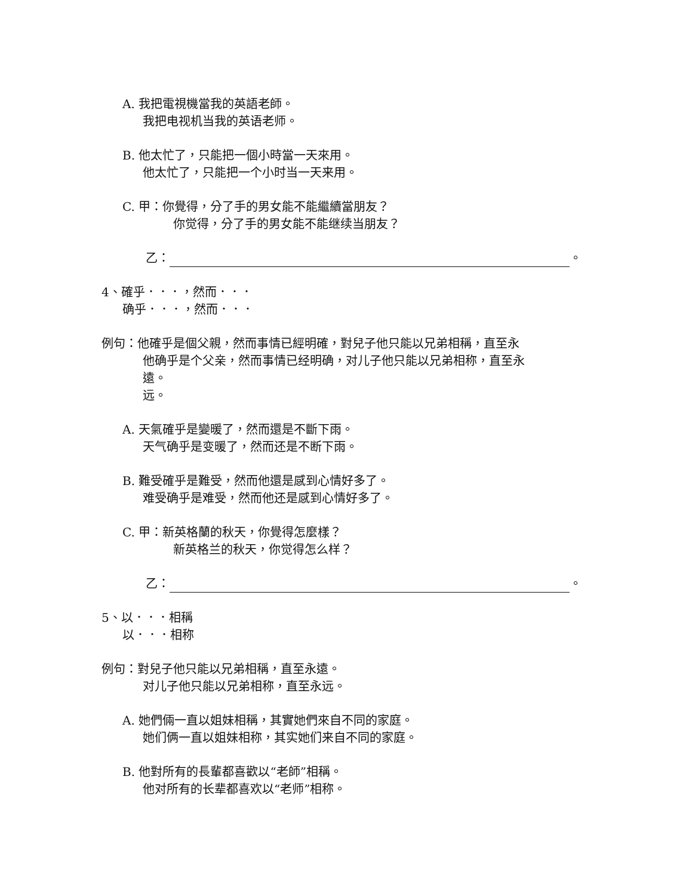A. 我把電視機當我的英語老師。
我把电视机当我的英语老师。
B. 他太忙了，只能把一個小時當一天來用。
他太忙了，只能把一个小时当一天来用。
C. 甲：你覺得，分了手的男女能不能繼續當朋友？
你觉得，分了手的男女能不能继续当朋友？
乙： 。
4、確乎．．．，然而．．．
确乎．．．，然而．．．
例句：他確乎是個父親，然而事情已經明確，對兒子他只能以兄弟相稱，直至永
他确乎是个父亲，然而事情已经明确，对儿子他只能以兄弟相称，直至永
遠。
远。
A. 天氣確乎是變暖了，然而還是不斷下雨。
天气确乎是变暖了，然而还是不断下雨。
B. 難受確乎是難受，然而他還是感到心情好多了。
难受确乎是难受，然而他还是感到心情好多了。
C. 甲：新英格蘭的秋天，你覺得怎麼樣？
新英格兰的秋天，你觉得怎么样？
乙： 。
5、以．．．相稱
以．．．相称
例句：對兒子他只能以兄弟相稱，直至永遠。
对儿子他只能以兄弟相称，直至永远。
A. 她們倆一直以姐妹相稱，其實她們來自不同的家庭。
她们俩一直以姐妹相称，其实她们来自不同的家庭。
B. 他對所有的長輩都喜歡以“老師”相稱。
他对所有的长辈都喜欢以“老师”相称。